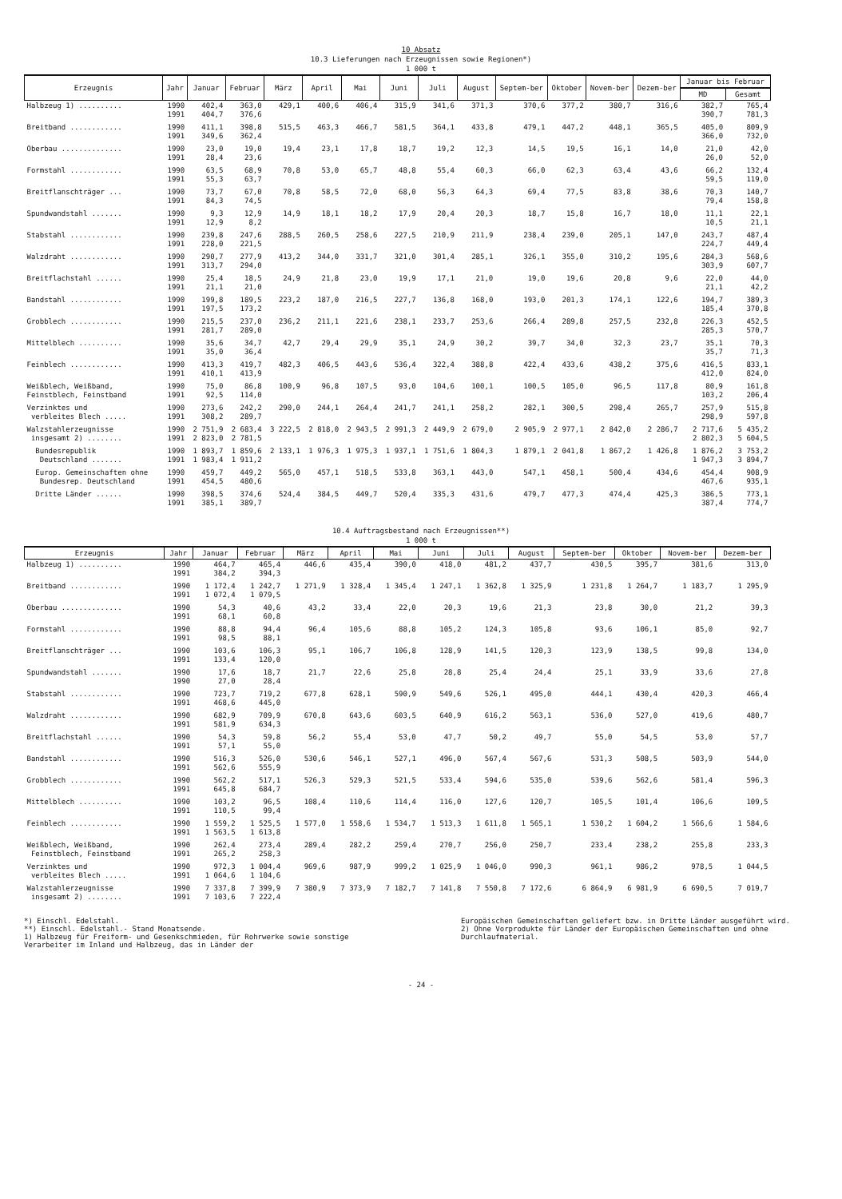10 Absatz
10.3 Lieferungen nach Erzeugnissen sowie Regionen*)
1 000 t
| Erzeugnis | Jahr | Januar | Februar | März | April | Mai | Juni | Juli | August | Septem-ber | Oktober | Novem-ber | Dezem-ber | Januar bis Februar | |
| --- | --- | --- | --- | --- | --- | --- | --- | --- | --- | --- | --- | --- | --- | --- | --- |
| | | | | | | | | | | | | | | MD | Gesamt |
| Halbzeug 1) .......... | 1990 1991 | 402,4 404,7 | 363,0 376,6 | 429,1 | 400,6 | 406,4 | 315,9 | 341,6 | 371,3 | 370,6 | 377,2 | 380,7 | 316,6 | 382,7 390,7 | 765,4 781,3 |
| Breitband ............ | 1990 1991 | 411,1 349,6 | 398,8 362,4 | 515,5 | 463,3 | 466,7 | 581,5 | 364,1 | 433,8 | 479,1 | 447,2 | 448,1 | 365,5 | 405,0 366,0 | 809,9 732,0 |
| Oberbau .............. | 1990 1991 | 23,0 28,4 | 19,0 23,6 | 19,4 | 23,1 | 17,8 | 18,7 | 19,2 | 12,3 | 14,5 | 19,5 | 16,1 | 14,0 | 21,0 26,0 | 42,0 52,0 |
| Formstahl ............ | 1990 1991 | 63,5 55,3 | 68,9 63,7 | 70,8 | 53,0 | 65,7 | 48,8 | 55,4 | 60,3 | 66,0 | 62,3 | 63,4 | 43,6 | 66,2 59,5 | 132,4 119,0 |
| Breitflanschträger ... | 1990 1991 | 73,7 84,3 | 67,0 74,5 | 70,8 | 58,5 | 72,0 | 68,0 | 56,3 | 64,3 | 69,4 | 77,5 | 83,8 | 38,6 | 70,3 79,4 | 140,7 158,8 |
| Spundwandstahl ....... | 1990 1991 | 9,3 12,9 | 12,9 8,2 | 14,9 | 18,1 | 18,2 | 17,9 | 20,4 | 20,3 | 18,7 | 15,8 | 16,7 | 18,0 | 11,1 10,5 | 22,1 21,1 |
| Stabstahl ............ | 1990 1991 | 239,8 228,0 | 247,6 221,5 | 288,5 | 260,5 | 258,6 | 227,5 | 210,9 | 211,9 | 238,4 | 239,0 | 205,1 | 147,0 | 243,7 224,7 | 487,4 449,4 |
| Walzdraht ............ | 1990 1991 | 290,7 313,7 | 277,9 294,0 | 413,2 | 344,0 | 331,7 | 321,0 | 301,4 | 285,1 | 326,1 | 355,0 | 310,2 | 195,6 | 284,3 303,9 | 568,6 607,7 |
| Breitflachstahl ...... | 1990 1991 | 25,4 21,1 | 18,5 21,0 | 24,9 | 21,8 | 23,0 | 19,9 | 17,1 | 21,0 | 19,0 | 19,6 | 20,8 | 9,6 | 22,0 21,1 | 44,0 42,2 |
| Bandstahl ............ | 1990 1991 | 199,8 197,5 | 189,5 173,2 | 223,2 | 187,0 | 216,5 | 227,7 | 136,8 | 168,0 | 193,0 | 201,3 | 174,1 | 122,6 | 194,7 185,4 | 389,3 370,8 |
| Grobblech ............ | 1990 1991 | 215,5 281,7 | 237,0 289,0 | 236,2 | 211,1 | 221,6 | 238,1 | 233,7 | 253,6 | 266,4 | 289,8 | 257,5 | 232,8 | 226,3 285,3 | 452,5 570,7 |
| Mittelblech .......... | 1990 1991 | 35,6 35,0 | 34,7 36,4 | 42,7 | 29,4 | 29,9 | 35,1 | 24,9 | 30,2 | 39,7 | 34,0 | 32,3 | 23,7 | 35,1 35,7 | 70,3 71,3 |
| Feinblech ............ | 1990 1991 | 413,3 410,1 | 419,7 413,9 | 482,3 | 406,5 | 443,6 | 536,4 | 322,4 | 388,8 | 422,4 | 433,6 | 438,2 | 375,6 | 416,5 412,0 | 833,1 824,0 |
| Weißblech, Weißband, Feinstblech, Feinstband | 1990 1991 | 75,0 92,5 | 86,8 114,0 | 100,9 | 96,8 | 107,5 | 93,0 | 104,6 | 100,1 | 100,5 | 105,0 | 96,5 | 117,8 | 80,9 103,2 | 161,8 206,4 |
| Verzinktes und verbleites Blech ..... | 1990 1991 | 273,6 308,2 | 242,2 289,7 | 290,0 | 244,1 | 264,4 | 241,7 | 241,1 | 258,2 | 282,1 | 300,5 | 298,4 | 265,7 | 257,9 298,9 | 515,8 597,8 |
| Walzstahlerzeugnisse insgesamt 2) ........ | 1990 1991 | 2 751,9 2 823,0 | 2 683,4 2 781,5 | 3 222,5 | 2 818,0 | 2 943,5 | 2 991,3 | 2 449,9 | 2 679,0 | 2 905,9 | 2 977,1 | 2 842,0 | 2 286,7 | 2 717,6 2 802,3 | 5 435,2 5 604,5 |
| Bundesrepublik Deutschland ....... | 1990 1991 | 1 893,7 1 983,4 | 1 859,6 1 911,2 | 2 133,1 | 1 976,3 | 1 975,3 | 1 937,1 | 1 751,6 | 1 804,3 | 1 879,1 | 2 041,8 | 1 867,2 | 1 426,8 | 1 876,2 1 947,3 | 3 753,2 3 894,7 |
| Europ. Gemeinschaften ohne Bundesrep. Deutschland | 1990 1991 | 459,7 454,5 | 449,2 480,6 | 565,0 | 457,1 | 518,5 | 533,8 | 363,1 | 443,0 | 547,1 | 458,1 | 500,4 | 434,6 | 454,4 467,6 | 908,9 935,1 |
| Dritte Länder ...... | 1990 1991 | 398,5 385,1 | 374,6 389,7 | 524,4 | 384,5 | 449,7 | 520,4 | 335,3 | 431,6 | 479,7 | 477,3 | 474,4 | 425,3 | 386,5 387,4 | 773,1 774,7 |
10.4 Auftragsbestand nach Erzeugnissen**)
1 000 t
| Erzeugnis | Jahr | Januar | Februar | März | April | Mai | Juni | Juli | August | Septem-ber | Oktober | Novem-ber | Dezem-ber |
| --- | --- | --- | --- | --- | --- | --- | --- | --- | --- | --- | --- | --- | --- |
| Halbzeug 1) .......... | 1990 1991 | 464,7 384,2 | 465,4 394,3 | 446,6 | 435,4 | 390,0 | 418,0 | 481,2 | 437,7 | 430,5 | 395,7 | 381,6 | 313,0 |
| Breitband ............ | 1990 1991 | 1 172,4 1 072,4 | 1 242,7 1 079,5 | 1 271,9 | 1 328,4 | 1 345,4 | 1 247,1 | 1 362,8 | 1 325,9 | 1 231,8 | 1 264,7 | 1 183,7 | 1 295,9 |
| Oberbau .............. | 1990 1991 | 54,3 68,1 | 40,6 60,8 | 43,2 | 33,4 | 22,0 | 20,3 | 19,6 | 21,3 | 23,8 | 30,0 | 21,2 | 39,3 |
| Formstahl ............ | 1990 1991 | 88,8 98,5 | 94,4 88,1 | 96,4 | 105,6 | 88,8 | 105,2 | 124,3 | 105,8 | 93,6 | 106,1 | 85,0 | 92,7 |
| Breitflanschträger ... | 1990 1991 | 103,6 133,4 | 106,3 120,0 | 95,1 | 106,7 | 106,8 | 128,9 | 141,5 | 120,3 | 123,9 | 138,5 | 99,8 | 134,0 |
| Spundwandstahl ....... | 1990 1990 | 17,6 27,0 | 18,7 28,4 | 21,7 | 22,6 | 25,8 | 28,8 | 25,4 | 24,4 | 25,1 | 33,9 | 33,6 | 27,8 |
| Stabstahl ............ | 1990 1991 | 723,7 468,6 | 719,2 445,0 | 677,8 | 628,1 | 590,9 | 549,6 | 526,1 | 495,0 | 444,1 | 430,4 | 420,3 | 466,4 |
| Walzdraht ............ | 1990 1991 | 682,9 581,9 | 709,9 634,3 | 670,8 | 643,6 | 603,5 | 640,9 | 616,2 | 563,1 | 536,0 | 527,0 | 419,6 | 480,7 |
| Breitflachstahl ...... | 1990 1991 | 54,3 57,1 | 59,8 55,0 | 56,2 | 55,4 | 53,0 | 47,7 | 50,2 | 49,7 | 55,0 | 54,5 | 53,0 | 57,7 |
| Bandstahl ............ | 1990 1991 | 516,3 562,6 | 526,0 555,9 | 530,6 | 546,1 | 527,1 | 496,0 | 567,4 | 567,6 | 531,3 | 508,5 | 503,9 | 544,0 |
| Grobblech ............ | 1990 1991 | 562,2 645,8 | 517,1 684,7 | 526,3 | 529,3 | 521,5 | 533,4 | 594,6 | 535,0 | 539,6 | 562,6 | 581,4 | 596,3 |
| Mittelblech .......... | 1990 1991 | 103,2 110,5 | 96,5 99,4 | 108,4 | 110,6 | 114,4 | 116,0 | 127,6 | 120,7 | 105,5 | 101,4 | 106,6 | 109,5 |
| Feinblech ............ | 1990 1991 | 1 559,2 1 563,5 | 1 525,5 1 613,8 | 1 577,0 | 1 558,6 | 1 534,7 | 1 513,3 | 1 611,8 | 1 565,1 | 1 530,2 | 1 604,2 | 1 566,6 | 1 584,6 |
| Weißblech, Weißband, Feinstblech, Feinstband | 1990 1991 | 262,4 265,2 | 273,4 258,3 | 289,4 | 282,2 | 259,4 | 270,7 | 256,0 | 250,7 | 233,4 | 238,2 | 255,8 | 233,3 |
| Verzinktes und verbleites Blech ..... | 1990 1991 | 972,3 1 064,6 | 1 004,4 1 104,6 | 969,6 | 987,9 | 999,2 | 1 025,9 | 1 046,0 | 990,3 | 961,1 | 986,2 | 978,5 | 1 044,5 |
| Walzstahlerzeugnisse insgesamt 2) ........ | 1990 1991 | 7 337,8 7 103,6 | 7 399,9 7 222,4 | 7 380,9 | 7 373,9 | 7 182,7 | 7 141,8 | 7 550,8 | 7 172,6 | 6 864,9 | 6 981,9 | 6 690,5 | 7 019,7 |
*) Einschl. Edelstahl.
**) Einschl. Edelstahl.- Stand Monatsende.
1) Halbzeug für Freiform- und Gesenkschmieden, für Rohrwerke sowie sonstige Verarbeiter im Inland und Halbzeug, das in Länder der
Europäischen Gemeinschaften geliefert bzw. in Dritte Länder ausgeführt wird.
2) Ohne Vorprodukte für Länder der Europäischen Gemeinschaften und ohne Durchlaufmaterial.
- 24 -